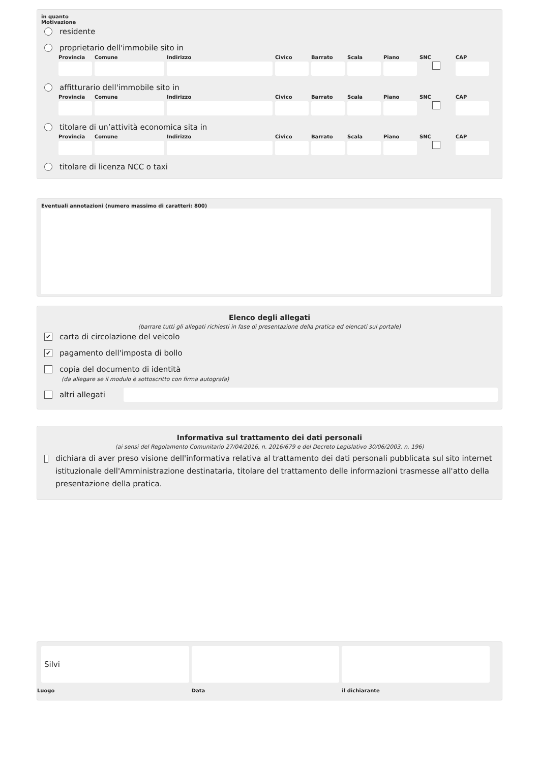in quanto
Motivazione
residente
proprietario dell'immobile sito in
Provincia
Comune Indirizzo Civico Barrato
Scala Piano SNC CAP
affitturario dell'immobile sito in
Provincia
Comune Indirizzo Civico Barrato
Scala Piano SNC CAP
titolare di un’attività economica sita in
Provincia
Comune Indirizzo Civico Barrato
Scala Piano SNC CAP
titolare di licenza NCC o taxi
Eventuali annotazioni (numero massimo di caratteri: 800)
Elenco degli allegati
(barrare tutti gli allegati richiesti in fase di presentazione della pratica ed elencati sul portale)
✔
carta di circolazione del veicolo
✔
pagamento dell'imposta di bollo
copia del documento di identità
(da allegare se il modulo è sottoscritto con firma autografa)
altri allegati
Informativa sul trattamento dei dati personali
(ai sensi del Regolamento Comunitario 27/04/2016, n. 2016/679 e del Decreto Legislativo 30/06/2003, n. 196)
dichiara di aver preso visione dell'informativa relativa al trattamento dei dati personali pubblicata sul sito internet istituzionale dell'Amministrazione destinataria, titolare del trattamento delle informazioni trasmesse all'atto della presentazione della pratica.
Silvi
Luogo
Data il dichiarante